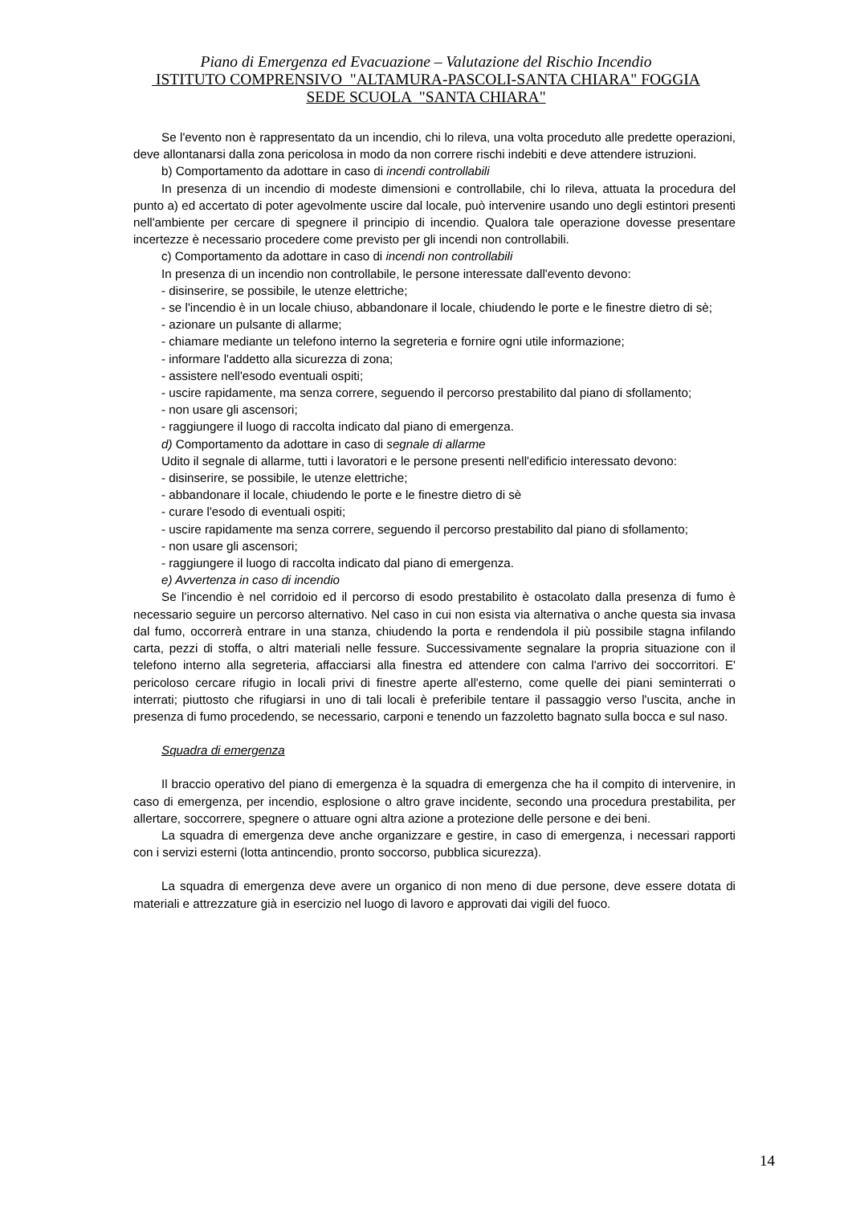Piano di Emergenza ed Evacuazione – Valutazione del Rischio Incendio
ISTITUTO COMPRENSIVO "ALTAMURA-PASCOLI-SANTA CHIARA" FOGGIA
SEDE SCUOLA "SANTA CHIARA"
Se l'evento non è rappresentato da un incendio, chi lo rileva, una volta proceduto alle predette operazioni, deve allontanarsi dalla zona pericolosa in modo da non correre rischi indebiti e deve attendere istruzioni.
b) Comportamento da adottare in caso di incendi controllabili
In presenza di un incendio di modeste dimensioni e controllabile, chi lo rileva, attuata la procedura del punto a) ed accertato di poter agevolmente uscire dal locale, può intervenire usando uno degli estintori presenti nell'ambiente per cercare di spegnere il principio di incendio. Qualora tale operazione dovesse presentare incertezze è necessario procedere come previsto per gli incendi non controllabili.
c) Comportamento da adottare in caso di incendi non controllabili
In presenza di un incendio non controllabile, le persone interessate dall'evento devono:
- disinserire, se possibile, le utenze elettriche;
- se l'incendio è in un locale chiuso, abbandonare il locale, chiudendo le porte e le finestre dietro di sè;
- azionare un pulsante di allarme;
- chiamare mediante un telefono interno la segreteria e fornire ogni utile informazione;
- informare l'addetto alla sicurezza di zona;
- assistere nell'esodo eventuali ospiti;
- uscire rapidamente, ma senza correre, seguendo il percorso prestabilito dal piano di sfollamento;
- non usare gli ascensori;
- raggiungere il luogo di raccolta indicato dal piano di emergenza.
d) Comportamento da adottare in caso di segnale di allarme
Udito il segnale di allarme, tutti i lavoratori e le persone presenti nell'edificio interessato devono:
- disinserire, se possibile, le utenze elettriche;
- abbandonare il locale, chiudendo le porte e le finestre dietro di sè
- curare l'esodo di eventuali ospiti;
- uscire rapidamente ma senza correre, seguendo il percorso prestabilito dal piano di sfollamento;
- non usare gli ascensori;
- raggiungere il luogo di raccolta indicato dal piano di emergenza.
e) Avvertenza in caso di incendio
Se l'incendio è nel corridoio ed il percorso di esodo prestabilito è ostacolato dalla presenza di fumo è necessario seguire un percorso alternativo. Nel caso in cui non esista via alternativa o anche questa sia invasa dal fumo, occorrerà entrare in una stanza, chiudendo la porta e rendendola il più possibile stagna infilando carta, pezzi di stoffa, o altri materiali nelle fessure. Successivamente segnalare la propria situazione con il telefono interno alla segreteria, affacciarsi alla finestra ed attendere con calma l'arrivo dei soccorritori. E' pericoloso cercare rifugio in locali privi di finestre aperte all'esterno, come quelle dei piani seminterrati o interrati; piuttosto che rifugiarsi in uno di tali locali è preferibile tentare il passaggio verso l'uscita, anche in presenza di fumo procedendo, se necessario, carponi e tenendo un fazzoletto bagnato sulla bocca e sul naso.
Squadra di emergenza
Il braccio operativo del piano di emergenza è la squadra di emergenza che ha il compito di intervenire, in caso di emergenza, per incendio, esplosione o altro grave incidente, secondo una procedura prestabilita, per allertare, soccorrere, spegnere o attuare ogni altra azione a protezione delle persone e dei beni.
La squadra di emergenza deve anche organizzare e gestire, in caso di emergenza, i necessari rapporti con i servizi esterni (lotta antincendio, pronto soccorso, pubblica sicurezza).
La squadra di emergenza deve avere un organico di non meno di due persone, deve essere dotata di materiali e attrezzature già in esercizio nel luogo di lavoro e approvati dai vigili del fuoco.
14